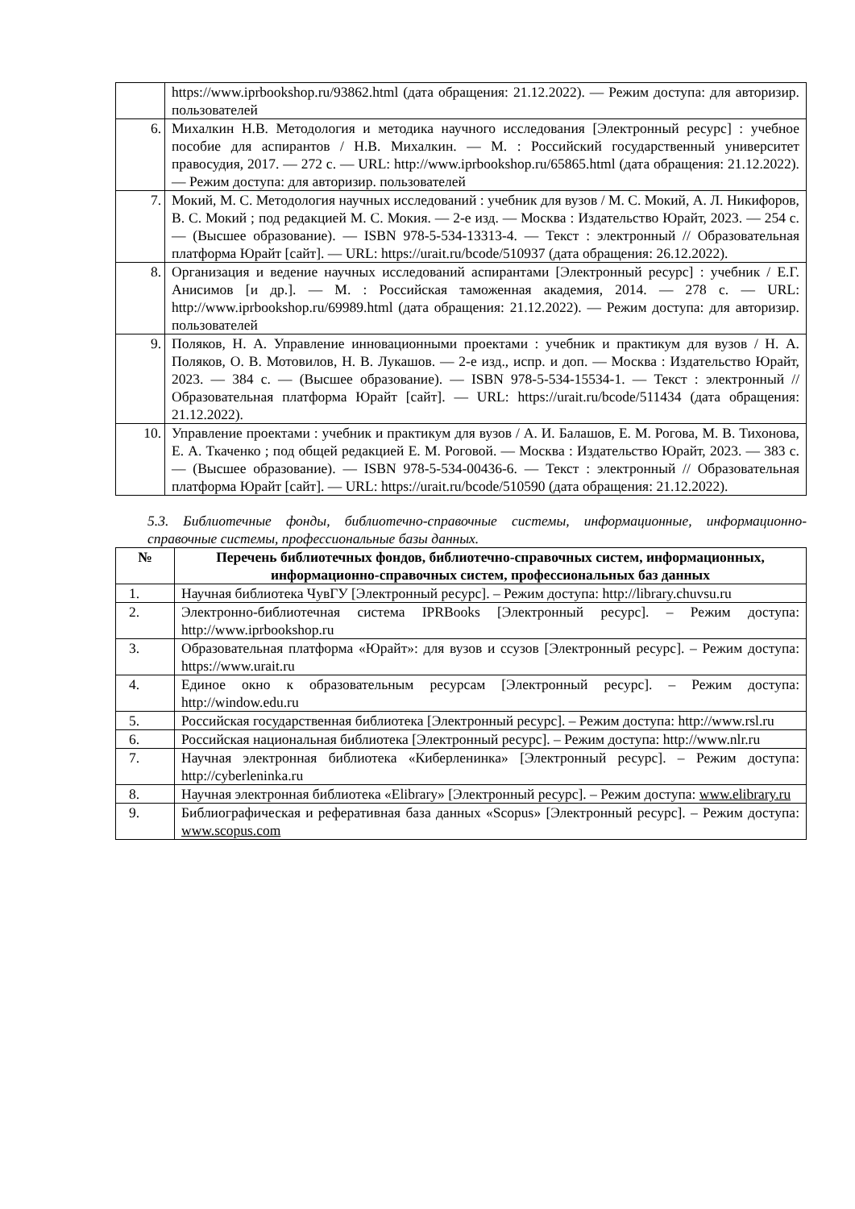| | https://www.iprbookshop.ru/93862.html (дата обращения: 21.12.2022). — Режим доступа: для авторизир. пользователей |
| 6. | Михалкин Н.В. Методология и методика научного исследования [Электронный ресурс] : учебное пособие для аспирантов / Н.В. Михалкин. — М. : Российский государственный университет правосудия, 2017. — 272 с. — URL: http://www.iprbookshop.ru/65865.html (дата обращения: 21.12.2022). — Режим доступа: для авторизир. пользователей |
| 7. | Мокий, М. С. Методология научных исследований : учебник для вузов / М. С. Мокий, А. Л. Никифоров, В. С. Мокий ; под редакцией М. С. Мокия. — 2-е изд. — Москва : Издательство Юрайт, 2023. — 254 с. — (Высшее образование). — ISBN 978-5-534-13313-4. — Текст : электронный // Образовательная платформа Юрайт [сайт]. — URL: https://urait.ru/bcode/510937 (дата обращения: 26.12.2022). |
| 8. | Организация и ведение научных исследований аспирантами [Электронный ресурс] : учебник / Е.Г. Анисимов [и др.]. — М. : Российская таможенная академия, 2014. — 278 с. — URL: http://www.iprbookshop.ru/69989.html (дата обращения: 21.12.2022). — Режим доступа: для авторизир. пользователей |
| 9. | Поляков, Н. А. Управление инновационными проектами : учебник и практикум для вузов / Н. А. Поляков, О. В. Мотовилов, Н. В. Лукашов. — 2-е изд., испр. и доп. — Москва : Издательство Юрайт, 2023. — 384 с. — (Высшее образование). — ISBN 978-5-534-15534-1. — Текст : электронный // Образовательная платформа Юрайт [сайт]. — URL: https://urait.ru/bcode/511434 (дата обращения: 21.12.2022). |
| 10. | Управление проектами : учебник и практикум для вузов / А. И. Балашов, Е. М. Рогова, М. В. Тихонова, Е. А. Ткаченко ; под общей редакцией Е. М. Роговой. — Москва : Издательство Юрайт, 2023. — 383 с. — (Высшее образование). — ISBN 978-5-534-00436-6. — Текст : электронный // Образовательная платформа Юрайт [сайт]. — URL: https://urait.ru/bcode/510590 (дата обращения: 21.12.2022). |
5.3. Библиотечные фонды, библиотечно-справочные системы, информационные, информационно-справочные системы, профессиональные базы данных.
| № | Перечень библиотечных фондов, библиотечно-справочных систем, информационных, информационно-справочных систем, профессиональных баз данных |
| --- | --- |
| 1. | Научная библиотека ЧувГУ [Электронный ресурс]. – Режим доступа: http://library.chuvsu.ru |
| 2. | Электронно-библиотечная система IPRBooks [Электронный ресурс]. – Режим доступа: http://www.iprbookshop.ru |
| 3. | Образовательная платформа «Юрайт»: для вузов и ссузов [Электронный ресурс]. – Режим доступа: https://www.urait.ru |
| 4. | Единое окно к образовательным ресурсам [Электронный ресурс]. – Режим доступа: http://window.edu.ru |
| 5. | Российская государственная библиотека [Электронный ресурс]. – Режим доступа: http://www.rsl.ru |
| 6. | Российская национальная библиотека [Электронный ресурс]. – Режим доступа: http://www.nlr.ru |
| 7. | Научная электронная библиотека «Киберленинка» [Электронный ресурс]. – Режим доступа: http://cyberleninka.ru |
| 8. | Научная электронная библиотека «Elibrary» [Электронный ресурс]. – Режим доступа: www.elibrary.ru |
| 9. | Библиографическая и реферативная база данных «Scopus» [Электронный ресурс]. – Режим доступа: www.scopus.com |